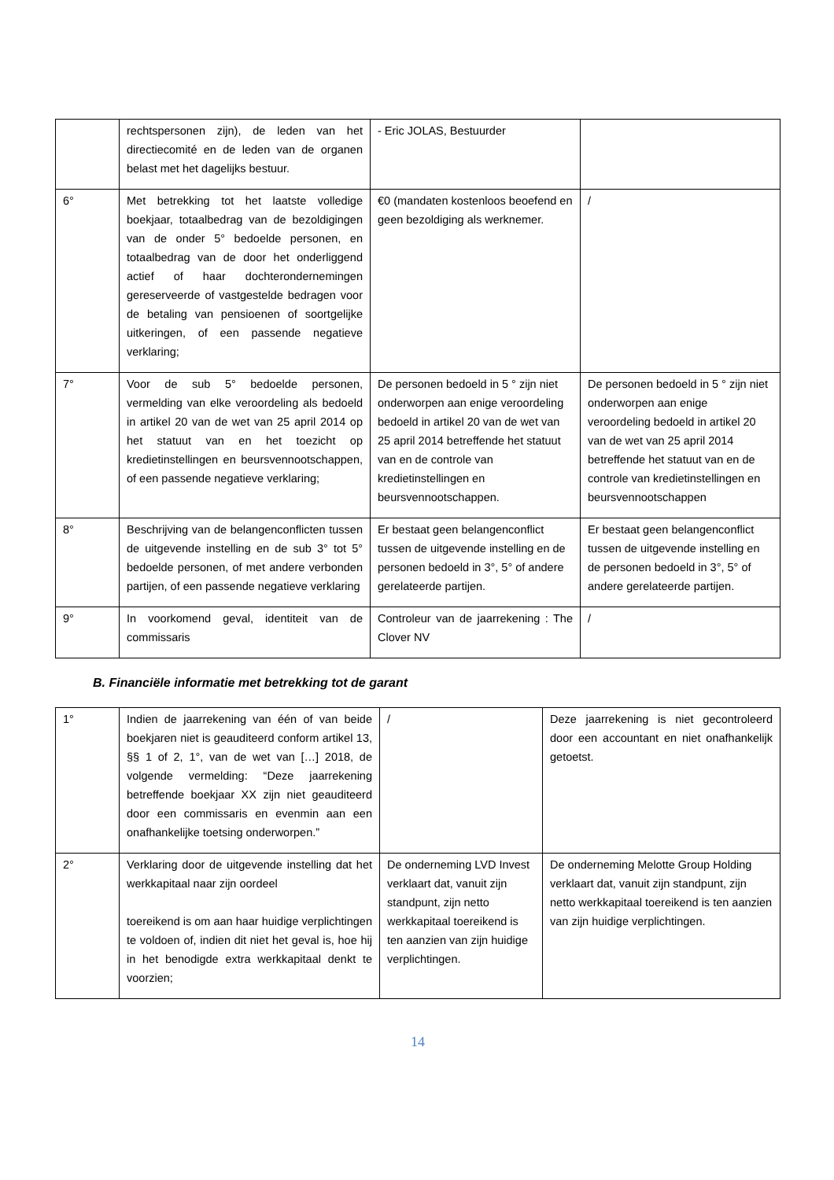| | rechtspersonen zijn), de leden van het directiecomité en de leden van de organen belast met het dagelijks bestuur. | - Eric JOLAS, Bestuurder | |
| 6° | Met betrekking tot het laatste volledige boekjaar, totaalbedrag van de bezoldigingen van de onder 5° bedoelde personen, en totaalbedrag van de door het onderliggend actief of haar dochterondernemingen gereserveerde of vastgestelde bedragen voor de betaling van pensioenen of soortgelijke uitkeringen, of een passende negatieve verklaring; | €0 (mandaten kostenloos beoefend en geen bezoldiging als werknemer. | / |
| 7° | Voor de sub 5° bedoelde personen, vermelding van elke veroordeling als bedoeld in artikel 20 van de wet van 25 april 2014 op het statuut van en het toezicht op kredietinstellingen en beursvennootschappen, of een passende negatieve verklaring; | De personen bedoeld in 5 ° zijn niet onderworpen aan enige veroordeling bedoeld in artikel 20 van de wet van 25 april 2014 betreffende het statuut van en de controle van kredietinstellingen en beursvennootschappen. | De personen bedoeld in 5 ° zijn niet onderworpen aan enige veroordeling bedoeld in artikel 20 van de wet van 25 april 2014 betreffende het statuut van en de controle van kredietinstellingen en beursvennootschappen |
| 8° | Beschrijving van de belangenconflicten tussen de uitgevende instelling en de sub 3° tot 5° bedoelde personen, of met andere verbonden partijen, of een passende negatieve verklaring | Er bestaat geen belangenconflict tussen de uitgevende instelling en de personen bedoeld in 3°, 5° of andere gerelateerde partijen. | Er bestaat geen belangenconflict tussen de uitgevende instelling en de personen bedoeld in 3°, 5° of andere gerelateerde partijen. |
| 9° | In voorkomend geval, identiteit van de commissaris | Controleur van de jaarrekening : The Clover NV | / |
B. Financiële informatie met betrekking tot de garant
| 1° | Indien de jaarrekening van één of van beide boekjaren niet is geauditeerd conform artikel 13, §§ 1 of 2, 1°, van de wet van […] 2018, de volgende vermelding: “Deze jaarrekening betreffende boekjaar XX zijn niet geauditeerd door een commissaris en evenmin aan een onafhankelijke toetsing onderworpen.” | / | Deze jaarrekening is niet gecontroleerd door een accountant en niet onafhankelijk getoetst. |
| 2° | Verklaring door de uitgevende instelling dat het werkkapitaal naar zijn oordeel toereikend is om aan haar huidige verplichtingen te voldoen of, indien dit niet het geval is, hoe hij in het benodigde extra werkkapitaal denkt te voorzien; | De onderneming LVD Invest verklaart dat, vanuit zijn standpunt, zijn netto werkkapitaal toereikend is ten aanzien van zijn huidige verplichtingen. | De onderneming Melotte Group Holding verklaart dat, vanuit zijn standpunt, zijn netto werkkapitaal toereikend is ten aanzien van zijn huidige verplichtingen. |
14